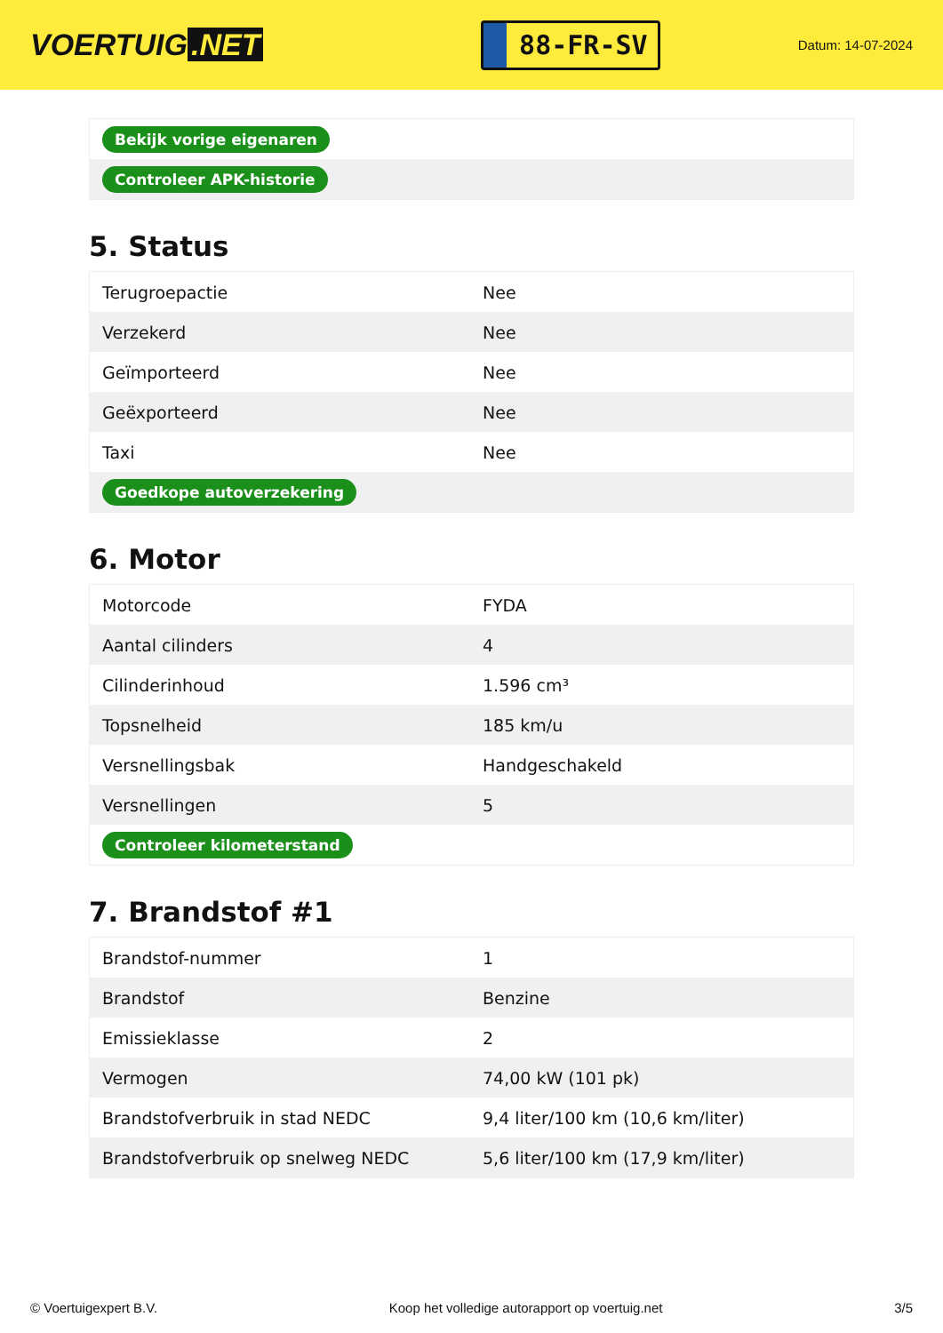VOERTUIG.NET
88-FR-SV
Datum: 14-07-2024
| Bekijk vorige eigenaren |
| Controleer APK-historie |
5. Status
| Terugroepactie | Nee |
| Verzekerd | Nee |
| Geïmporteerd | Nee |
| Geëxporteerd | Nee |
| Taxi | Nee |
| Goedkope autoverzekering | |
6. Motor
| Motorcode | FYDA |
| Aantal cilinders | 4 |
| Cilinderinhoud | 1.596 cm³ |
| Topsnelheid | 185 km/u |
| Versnellingsbak | Handgeschakeld |
| Versnellingen | 5 |
| Controleer kilometerstand | |
7. Brandstof #1
| Brandstof-nummer | 1 |
| Brandstof | Benzine |
| Emissieklasse | 2 |
| Vermogen | 74,00 kW (101 pk) |
| Brandstofverbruik in stad NEDC | 9,4 liter/100 km (10,6 km/liter) |
| Brandstofverbruik op snelweg NEDC | 5,6 liter/100 km (17,9 km/liter) |
© Voertuigexpert B.V. Koop het volledige autorapport op voertuig.net 3/5